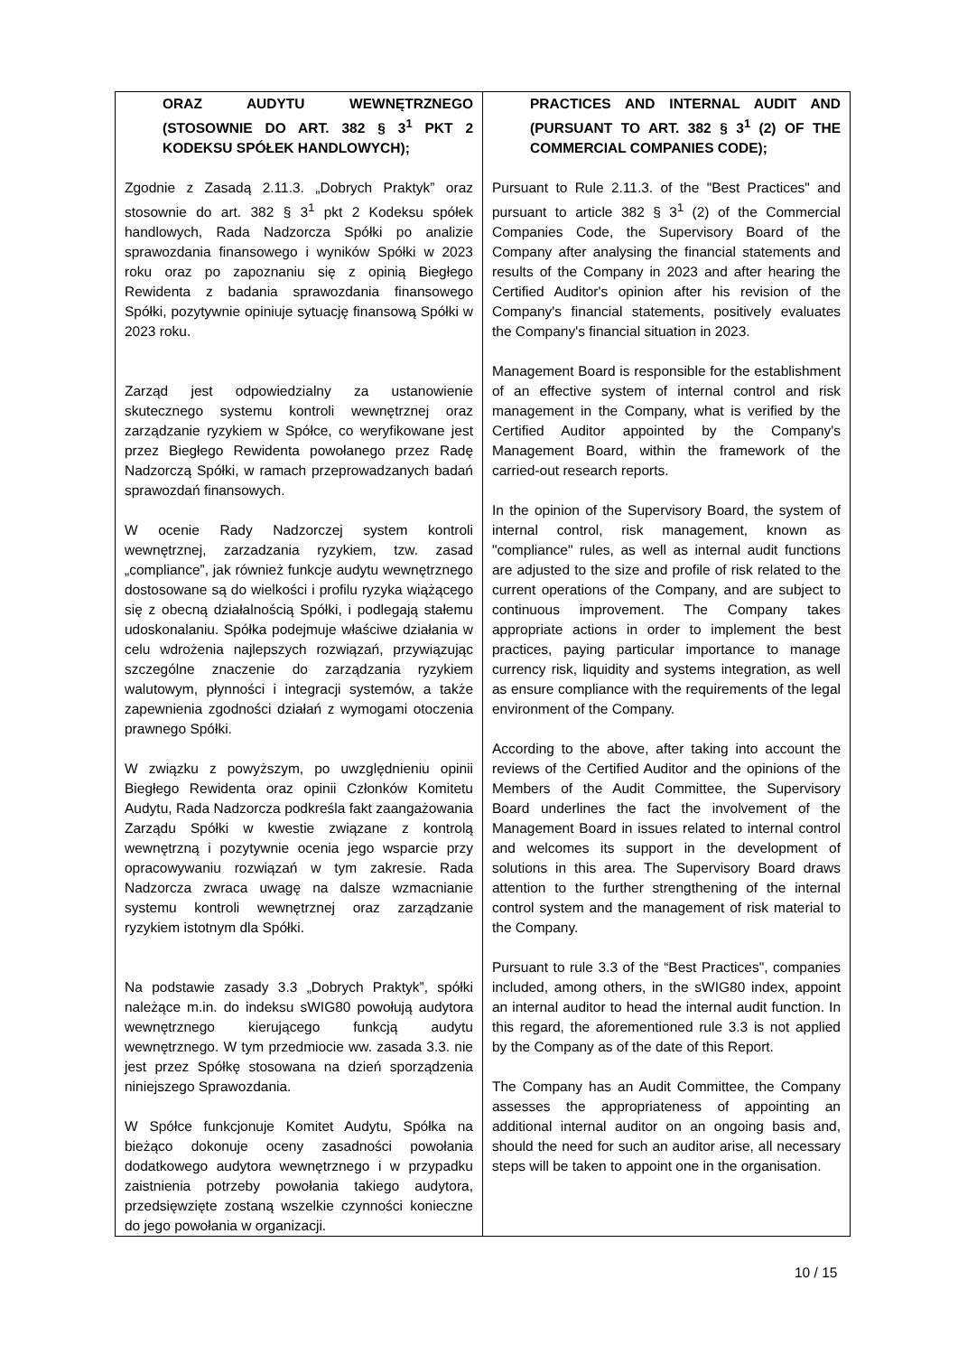| ORAZ AUDYTU WEWNĘTRZNEGO (STOSOWNIE DO ART. 382 § 3<sup>1</sup> PKT 2 KODEKSU SPÓŁEK HANDLOWYCH); Zgodnie z Zasadą 2.11.3. „Dobrych Praktyk” oraz stosownie do art. 382 § 3<sup>1</sup> pkt 2 Kodeksu spółek handlowych, Rada Nadzorcza Spółki po analizie sprawozdania finansowego i wyników Spółki w 2023 roku oraz po zapoznaniu się z opinią Biegłego Rewidenta z badania sprawozdania finansowego Spółki, pozytywnie opiniuje sytuację finansową Spółki w 2023 roku. Zarząd jest odpowiedzialny za ustanowienie skutecznego systemu kontroli wewnętrznej oraz zarządzanie ryzykiem w Spółce, co weryfikowane jest przez Biegłego Rewidenta powołanego przez Radę Nadzorczą Spółki, w ramach przeprowadzanych badań sprawozdań finansowych. W ocenie Rady Nadzorczej system kontroli wewnętrznej, zarzadzania ryzykiem, tzw. zasad „compliance”, jak również funkcje audytu wewnętrznego dostosowane są do wielkości i profilu ryzyka wiążącego się z obecną działalnością Spółki, i podlegają stałemu udoskonalaniu. Spółka podejmuje właściwe działania w celu wdrożenia najlepszych rozwiązań, przywiązując szczególne znaczenie do zarządzania ryzykiem walutowym, płynności i integracji systemów, a także zapewnienia zgodności działań z wymogami otoczenia prawnego Spółki. W związku z powyższym, po uwzględnieniu opinii Biegłego Rewidenta oraz opinii Członków Komitetu Audytu, Rada Nadzorcza podkreśla fakt zaangażowania Zarządu Spółki w kwestie związane z kontrolą wewnętrzną i pozytywnie ocenia jego wsparcie przy opracowywaniu rozwiązań w tym zakresie. Rada Nadzorcza zwraca uwagę na dalsze wzmacnianie systemu kontroli wewnętrznej oraz zarządzanie ryzykiem istotnym dla Spółki. Na podstawie zasady 3.3 „Dobrych Praktyk”, spółki należące m.in. do indeksu sWIG80 powołują audytora wewnętrznego kierującego funkcją audytu wewnętrznego. W tym przedmiocie ww. zasada 3.3. nie jest przez Spółkę stosowana na dzień sporządzenia niniejszego Sprawozdania. W Spółce funkcjonuje Komitet Audytu, Spółka na bieżąco dokonuje oceny zasadności powołania dodatkowego audytora wewnętrznego i w przypadku zaistnienia potrzeby powołania takiego audytora, przedsięwzięte zostaną wszelkie czynności konieczne do jego powołania w organizacji. | PRACTICES AND INTERNAL AUDIT AND (PURSUANT TO ART. 382 § 3<sup>1</sup> (2) OF THE COMMERCIAL COMPANIES CODE); Pursuant to Rule 2.11.3. of the "Best Practices" and pursuant to article 382 § 3<sup>1</sup> (2) of the Commercial Companies Code, the Supervisory Board of the Company after analysing the financial statements and results of the Company in 2023 and after hearing the Certified Auditor's opinion after his revision of the Company's financial statements, positively evaluates the Company's financial situation in 2023. Management Board is responsible for the establishment of an effective system of internal control and risk management in the Company, what is verified by the Certified Auditor appointed by the Company's Management Board, within the framework of the carried-out research reports. In the opinion of the Supervisory Board, the system of internal control, risk management, known as "compliance" rules, as well as internal audit functions are adjusted to the size and profile of risk related to the current operations of the Company, and are subject to continuous improvement. The Company takes appropriate actions in order to implement the best practices, paying particular importance to manage currency risk, liquidity and systems integration, as well as ensure compliance with the requirements of the legal environment of the Company. According to the above, after taking into account the reviews of the Certified Auditor and the opinions of the Members of the Audit Committee, the Supervisory Board underlines the fact the involvement of the Management Board in issues related to internal control and welcomes its support in the development of solutions in this area. The Supervisory Board draws attention to the further strengthening of the internal control system and the management of risk material to the Company. Pursuant to rule 3.3 of the “Best Practices", companies included, among others, in the sWIG80 index, appoint an internal auditor to head the internal audit function. In this regard, the aforementioned rule 3.3 is not applied by the Company as of the date of this Report. The Company has an Audit Committee, the Company assesses the appropriateness of appointing an additional internal auditor on an ongoing basis and, should the need for such an auditor arise, all necessary steps will be taken to appoint one in the organisation. |
10 / 15